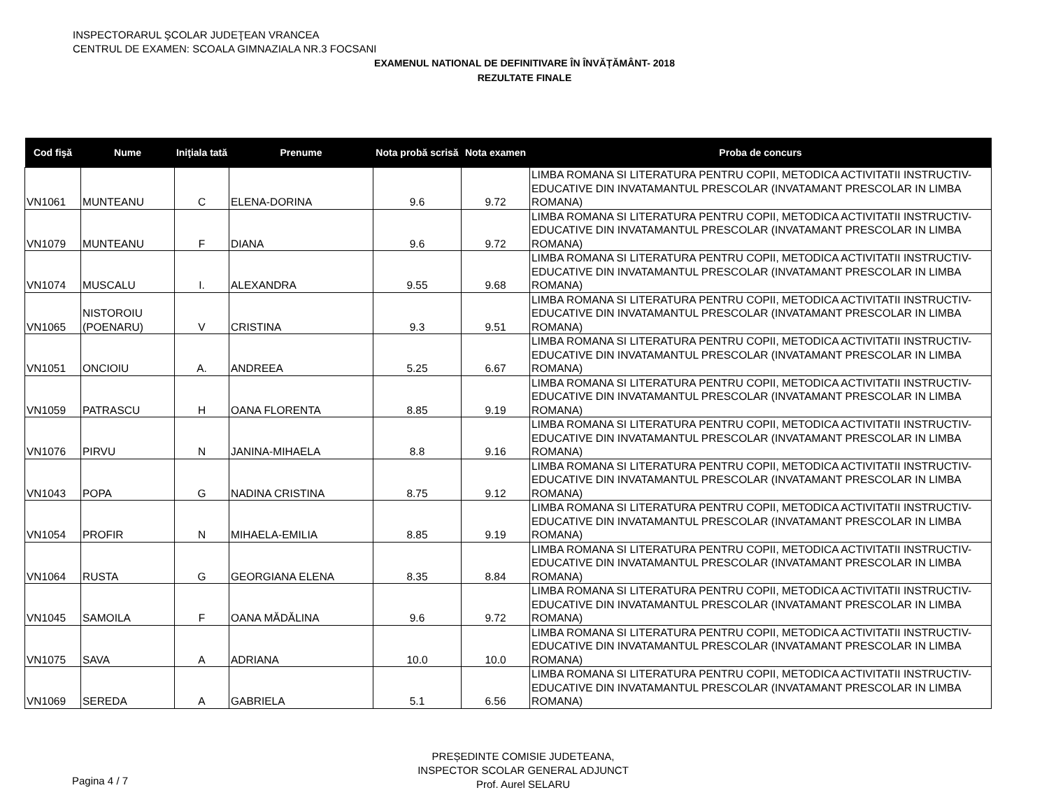INSPECTORARUL ŞCOLAR JUDEŢEAN VRANCEA
CENTRUL DE EXAMEN: SCOALA GIMNAZIALA NR.3 FOCSANI
EXAMENUL NATIONAL DE DEFINITIVARE ÎN ÎNVĂȚĂMÂNT- 2018
REZULTATE FINALE
| Cod fişă | Nume | Iniţiala tată | Prenume | Nota probă scrisă | Nota examen | Proba de concurs |
| --- | --- | --- | --- | --- | --- | --- |
| VN1061 | MUNTEANU | C | ELENA-DORINA | 9.6 | 9.72 | LIMBA ROMANA SI LITERATURA PENTRU COPII, METODICA ACTIVITATII INSTRUCTIV-EDUCATIVE DIN INVATAMANTUL PRESCOLAR (INVATAMANT PRESCOLAR IN LIMBA ROMANA) |
| VN1079 | MUNTEANU | F | DIANA | 9.6 | 9.72 | LIMBA ROMANA SI LITERATURA PENTRU COPII, METODICA ACTIVITATII INSTRUCTIV-EDUCATIVE DIN INVATAMANTUL PRESCOLAR (INVATAMANT PRESCOLAR IN LIMBA ROMANA) |
| VN1074 | MUSCALU | I. | ALEXANDRA | 9.55 | 9.68 | LIMBA ROMANA SI LITERATURA PENTRU COPII, METODICA ACTIVITATII INSTRUCTIV-EDUCATIVE DIN INVATAMANTUL PRESCOLAR (INVATAMANT PRESCOLAR IN LIMBA ROMANA) |
| VN1065 | NISTOROIU (POENARU) | V | CRISTINA | 9.3 | 9.51 | LIMBA ROMANA SI LITERATURA PENTRU COPII, METODICA ACTIVITATII INSTRUCTIV-EDUCATIVE DIN INVATAMANTUL PRESCOLAR (INVATAMANT PRESCOLAR IN LIMBA ROMANA) |
| VN1051 | ONCIOIU | A. | ANDREEA | 5.25 | 6.67 | LIMBA ROMANA SI LITERATURA PENTRU COPII, METODICA ACTIVITATII INSTRUCTIV-EDUCATIVE DIN INVATAMANTUL PRESCOLAR (INVATAMANT PRESCOLAR IN LIMBA ROMANA) |
| VN1059 | PATRASCU | H | OANA FLORENTA | 8.85 | 9.19 | LIMBA ROMANA SI LITERATURA PENTRU COPII, METODICA ACTIVITATII INSTRUCTIV-EDUCATIVE DIN INVATAMANTUL PRESCOLAR (INVATAMANT PRESCOLAR IN LIMBA ROMANA) |
| VN1076 | PIRVU | N | JANINA-MIHAELA | 8.8 | 9.16 | LIMBA ROMANA SI LITERATURA PENTRU COPII, METODICA ACTIVITATII INSTRUCTIV-EDUCATIVE DIN INVATAMANTUL PRESCOLAR (INVATAMANT PRESCOLAR IN LIMBA ROMANA) |
| VN1043 | POPA | G | NADINA CRISTINA | 8.75 | 9.12 | LIMBA ROMANA SI LITERATURA PENTRU COPII, METODICA ACTIVITATII INSTRUCTIV-EDUCATIVE DIN INVATAMANTUL PRESCOLAR (INVATAMANT PRESCOLAR IN LIMBA ROMANA) |
| VN1054 | PROFIR | N | MIHAELA-EMILIA | 8.85 | 9.19 | LIMBA ROMANA SI LITERATURA PENTRU COPII, METODICA ACTIVITATII INSTRUCTIV-EDUCATIVE DIN INVATAMANTUL PRESCOLAR (INVATAMANT PRESCOLAR IN LIMBA ROMANA) |
| VN1064 | RUSTA | G | GEORGIANA ELENA | 8.35 | 8.84 | LIMBA ROMANA SI LITERATURA PENTRU COPII, METODICA ACTIVITATII INSTRUCTIV-EDUCATIVE DIN INVATAMANTUL PRESCOLAR (INVATAMANT PRESCOLAR IN LIMBA ROMANA) |
| VN1045 | SAMOILA | F | OANA MĂDĂLINA | 9.6 | 9.72 | LIMBA ROMANA SI LITERATURA PENTRU COPII, METODICA ACTIVITATII INSTRUCTIV-EDUCATIVE DIN INVATAMANTUL PRESCOLAR (INVATAMANT PRESCOLAR IN LIMBA ROMANA) |
| VN1075 | SAVA | A | ADRIANA | 10.0 | 10.0 | LIMBA ROMANA SI LITERATURA PENTRU COPII, METODICA ACTIVITATII INSTRUCTIV-EDUCATIVE DIN INVATAMANTUL PRESCOLAR (INVATAMANT PRESCOLAR IN LIMBA ROMANA) |
| VN1069 | SEREDA | A | GABRIELA | 5.1 | 6.56 | LIMBA ROMANA SI LITERATURA PENTRU COPII, METODICA ACTIVITATII INSTRUCTIV-EDUCATIVE DIN INVATAMANTUL PRESCOLAR (INVATAMANT PRESCOLAR IN LIMBA ROMANA) |
Pagina 4 / 7
PREȘEDINTE COMISIE JUDETEANA,
INSPECTOR SCOLAR GENERAL ADJUNCT
Prof. Aurel SELARU